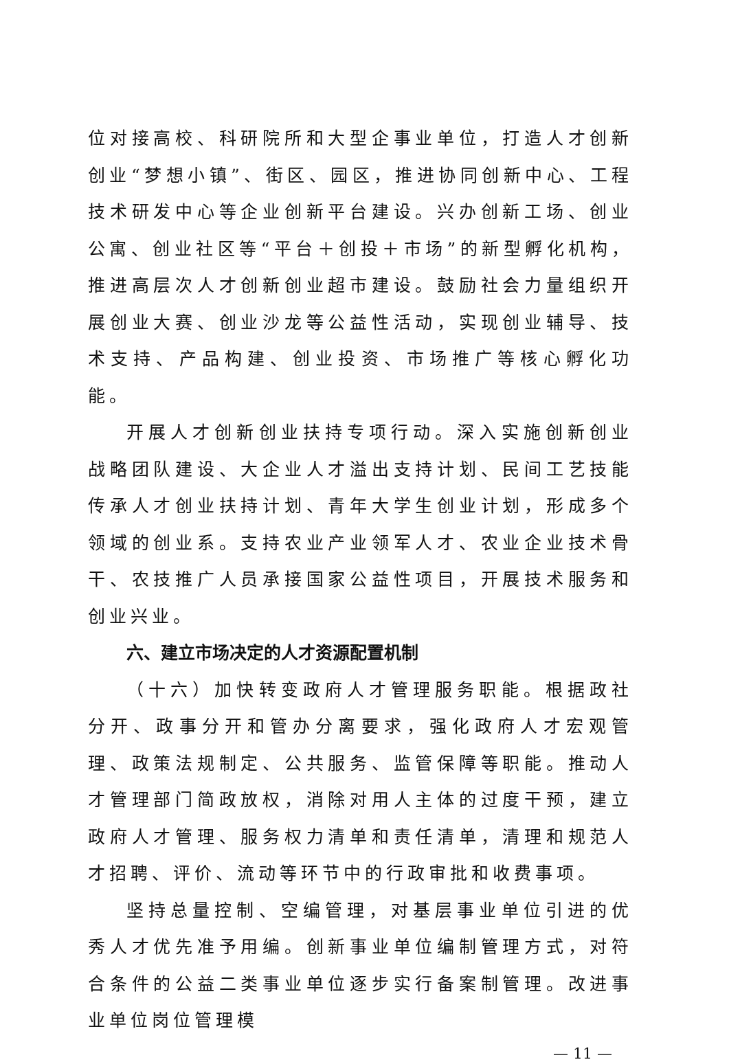位对接高校、科研院所和大型企事业单位，打造人才创新创业“梦想小镇”、街区、园区，推进协同创新中心、工程技术研发中心等企业创新平台建设。兴办创新工场、创业公寓、创业社区等“平台＋创投＋市场”的新型孵化机构，推进高层次人才创新创业超市建设。鼓励社会力量组织开展创业大赛、创业沙龙等公益性活动，实现创业辅导、技术支持、产品构建、创业投资、市场推广等核心孵化功能。
开展人才创新创业扶持专项行动。深入实施创新创业战略团队建设、大企业人才溢出支持计划、民间工艺技能传承人才创业扶持计划、青年大学生创业计划，形成多个领域的创业系。支持农业产业领军人才、农业企业技术骨干、农技推广人员承接国家公益性项目，开展技术服务和创业兴业。
六、建立市场决定的人才资源配置机制
（十六）加快转变政府人才管理服务职能。根据政社分开、政事分开和管办分离要求，强化政府人才宏观管理、政策法规制定、公共服务、监管保障等职能。推动人才管理部门简政放权，消除对用人主体的过度干预，建立政府人才管理、服务权力清单和责任清单，清理和规范人才招聘、评价、流动等环节中的行政审批和收费事项。
坚持总量控制、空编管理，对基层事业单位引进的优秀人才优先准予用编。创新事业单位编制管理方式，对符合条件的公益二类事业单位逐步实行备案制管理。改进事业单位岗位管理模
— 11 —